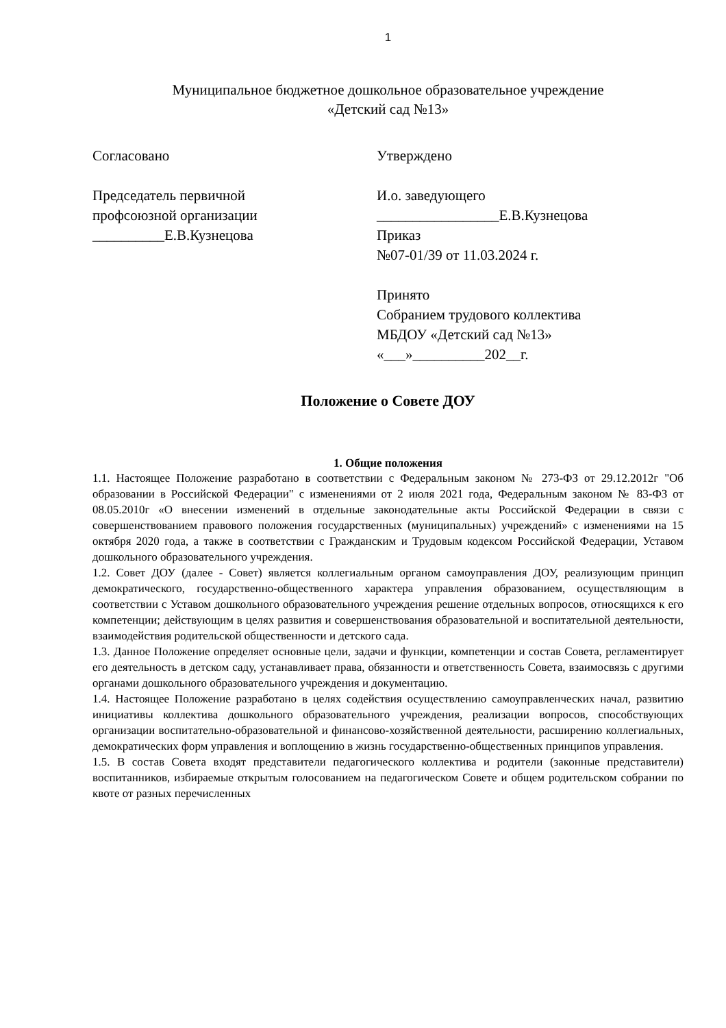1
Муниципальное бюджетное дошкольное образовательное учреждение
«Детский сад №13»
Согласовано
Председатель первичной
профсоюзной организации
__________Е.В.Кузнецова
Утверждено
И.о. заведующего
_________________Е.В.Кузнецова
Приказ
№07-01/39 от 11.03.2024 г.
Принято
Собранием трудового коллектива
МБДОУ «Детский сад №13»
«___»__________202__г.
Положение о Совете ДОУ
1. Общие положения
1.1. Настоящее Положение разработано в соответствии с Федеральным законом № 273-ФЗ от 29.12.2012г "Об образовании в Российской Федерации" с изменениями от 2 июля 2021 года, Федеральным законом № 83-ФЗ от 08.05.2010г «О внесении изменений в отдельные законодательные акты Российской Федерации в связи с совершенствованием правового положения государственных (муниципальных) учреждений» с изменениями на 15 октября 2020 года, а также в соответствии с Гражданским и Трудовым кодексом Российской Федерации, Уставом дошкольного образовательного учреждения.
1.2. Совет ДОУ (далее - Совет) является коллегиальным органом самоуправления ДОУ, реализующим принцип демократического, государственно-общественного характера управления образованием, осуществляющим в соответствии с Уставом дошкольного образовательного учреждения решение отдельных вопросов, относящихся к его компетенции; действующим в целях развития и совершенствования образовательной и воспитательной деятельности, взаимодействия родительской общественности и детского сада.
1.3. Данное Положение определяет основные цели, задачи и функции, компетенции и состав Совета, регламентирует его деятельность в детском саду, устанавливает права, обязанности и ответственность Совета, взаимосвязь с другими органами дошкольного образовательного учреждения и документацию.
1.4. Настоящее Положение разработано в целях содействия осуществлению самоуправленческих начал, развитию инициативы коллектива дошкольного образовательного учреждения, реализации вопросов, способствующих организации воспитательно-образовательной и финансово-хозяйственной деятельности, расширению коллегиальных, демократических форм управления и воплощению в жизнь государственно-общественных принципов управления.
1.5. В состав Совета входят представители педагогического коллектива и родители (законные представители) воспитанников, избираемые открытым голосованием на педагогическом Совете и общем родительском собрании по квоте от разных перечисленных